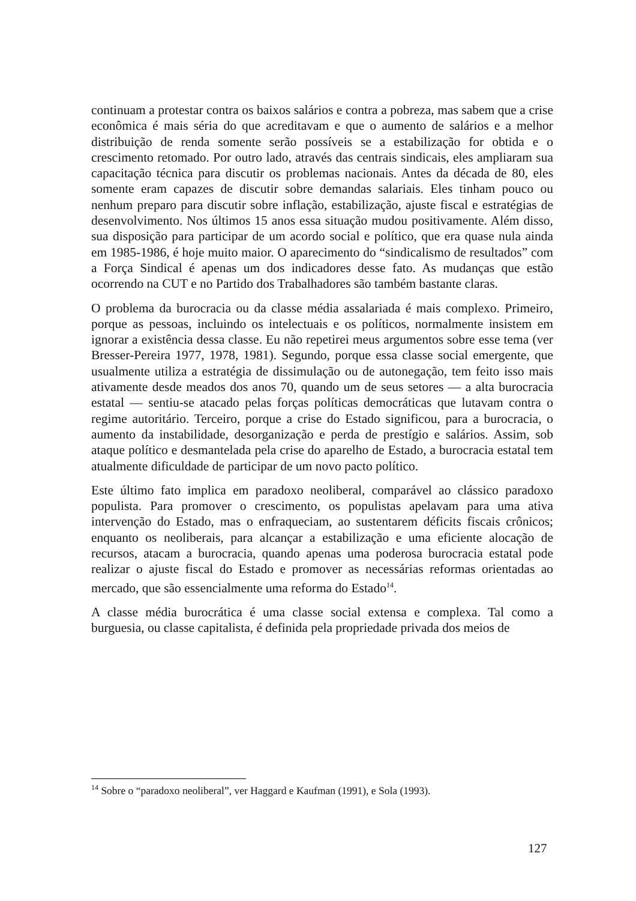continuam a protestar contra os baixos salários e contra a pobreza, mas sabem que a crise econômica é mais séria do que acreditavam e que o aumento de salários e a melhor distribuição de renda somente serão possíveis se a estabilização for obtida e o crescimento retomado. Por outro lado, através das centrais sindicais, eles ampliaram sua capacitação técnica para discutir os problemas nacionais. Antes da década de 80, eles somente eram capazes de discutir sobre demandas salariais. Eles tinham pouco ou nenhum preparo para discutir sobre inflação, estabilização, ajuste fiscal e estratégias de desenvolvimento. Nos últimos 15 anos essa situação mudou positivamente. Além disso, sua disposição para participar de um acordo social e político, que era quase nula ainda em 1985-1986, é hoje muito maior. O aparecimento do “sindicalismo de resultados” com a Força Sindical é apenas um dos indicadores desse fato. As mudanças que estão ocorrendo na CUT e no Partido dos Trabalhadores são também bastante claras.
O problema da burocracia ou da classe média assalariada é mais complexo. Primeiro, porque as pessoas, incluindo os intelectuais e os políticos, normalmente insistem em ignorar a existência dessa classe. Eu não repetirei meus argumentos sobre esse tema (ver Bresser-Pereira 1977, 1978, 1981). Segundo, porque essa classe social emergente, que usualmente utiliza a estratégia de dissimulação ou de autonegação, tem feito isso mais ativamente desde meados dos anos 70, quando um de seus setores — a alta burocracia estatal — sentiu-se atacado pelas forças políticas democráticas que lutavam contra o regime autoritário. Terceiro, porque a crise do Estado significou, para a burocracia, o aumento da instabilidade, desorganização e perda de prestígio e salários. Assim, sob ataque político e desmantelada pela crise do aparelho de Estado, a burocracia estatal tem atualmente dificuldade de participar de um novo pacto político.
Este último fato implica em paradoxo neoliberal, comparável ao clássico paradoxo populista. Para promover o crescimento, os populistas apelavam para uma ativa intervenção do Estado, mas o enfraqueciam, ao sustentarem déficits fiscais crônicos; enquanto os neoliberais, para alcançar a estabilização e uma eficiente alocação de recursos, atacam a burocracia, quando apenas uma poderosa burocracia estatal pode realizar o ajuste fiscal do Estado e promover as necessárias reformas orientadas ao mercado, que são essencialmente uma reforma do Estado<sup>14</sup>.
A classe média burocrática é uma classe social extensa e complexa. Tal como a burguesia, ou classe capitalista, é definida pela propriedade privada dos meios de
<sup>14</sup> Sobre o “paradoxo neoliberal”, ver Haggard e Kaufman (1991), e Sola (1993).
127